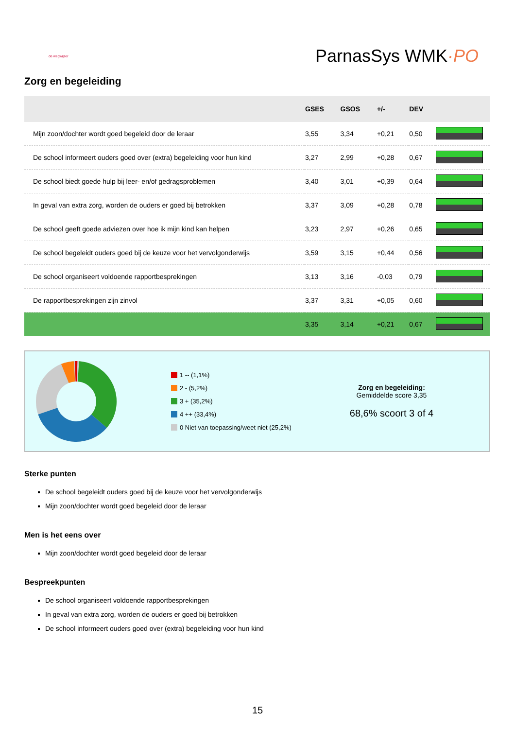de wegwijzer
ParnasSys WMK·PO
Zorg en begeleiding
| | GSES | GSOS | +/- | DEV | |
| --- | --- | --- | --- | --- | --- |
| Mijn zoon/dochter wordt goed begeleid door de leraar | 3,55 | 3,34 | +0,21 | 0,50 | |
| De school informeert ouders goed over (extra) begeleiding voor hun kind | 3,27 | 2,99 | +0,28 | 0,67 | |
| De school biedt goede hulp bij leer- en/of gedragsproblemen | 3,40 | 3,01 | +0,39 | 0,64 | |
| In geval van extra zorg, worden de ouders er goed bij betrokken | 3,37 | 3,09 | +0,28 | 0,78 | |
| De school geeft goede adviezen over hoe ik mijn kind kan helpen | 3,23 | 2,97 | +0,26 | 0,65 | |
| De school begeleidt ouders goed bij de keuze voor het vervolgonderwijs | 3,59 | 3,15 | +0,44 | 0,56 | |
| De school organiseert voldoende rapportbesprekingen | 3,13 | 3,16 | -0,03 | 0,79 | |
| De rapportbesprekingen zijn zinvol | 3,37 | 3,31 | +0,05 | 0,60 | |
| | 3,35 | 3,14 | +0,21 | 0,67 | |
1 -- (1,1%)
2 - (5,2%)
3 + (35,2%)
4 ++ (33,4%)
0 Niet van toepassing/weet niet (25,2%)
Zorg en begeleiding:
Gemiddelde score 3,35
68,6% scoort 3 of 4
Sterke punten
De school begeleidt ouders goed bij de keuze voor het vervolgonderwijs
Mijn zoon/dochter wordt goed begeleid door de leraar
Men is het eens over
Mijn zoon/dochter wordt goed begeleid door de leraar
Bespreekpunten
De school organiseert voldoende rapportbesprekingen
In geval van extra zorg, worden de ouders er goed bij betrokken
De school informeert ouders goed over (extra) begeleiding voor hun kind
15